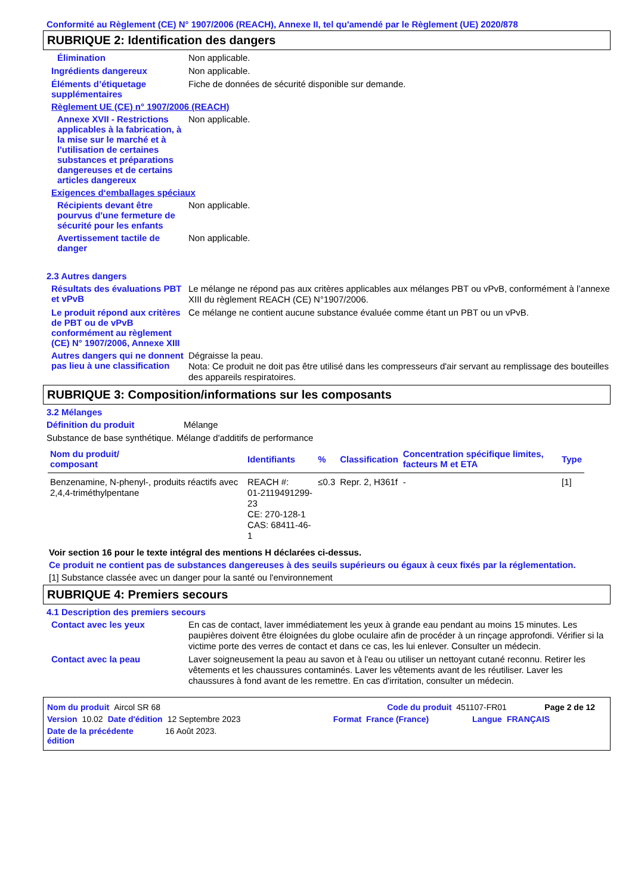Conformité au Règlement (CE) N° 1907/2006 (REACH), Annexe II, tel qu'amendé par le Règlement (UE) 2020/878
RUBRIQUE 2: Identification des dangers
Élimination
Non applicable.
Ingrédients dangereux
Non applicable.
Éléments d’étiquetage supplémentaires
Fiche de données de sécurité disponible sur demande.
Règlement UE (CE) n° 1907/2006 (REACH)
Annexe XVII - Restrictions applicables à la fabrication, à la mise sur le marché et à l'utilisation de certaines substances et préparations dangereuses et de certains articles dangereux
Non applicable.
Exigences d‘emballages spéciaux
Récipients devant être pourvus d'une fermeture de sécurité pour les enfants
Non applicable.
Avertissement tactile de danger
Non applicable.
2.3 Autres dangers
Résultats des évaluations PBT et vPvB
Le mélange ne répond pas aux critères applicables aux mélanges PBT ou vPvB, conformément à l’annexe XIII du règlement REACH (CE) N°1907/2006.
Le produit répond aux critères de PBT ou de vPvB conformément au règlement (CE) N° 1907/2006, Annexe XIII
Ce mélange ne contient aucune substance évaluée comme étant un PBT ou un vPvB.
Autres dangers qui ne donnent pas lieu à une classification
Dégraisse la peau.
Nota: Ce produit ne doit pas être utilisé dans les compresseurs d'air servant au remplissage des bouteilles des appareils respiratoires.
RUBRIQUE 3: Composition/informations sur les composants
3.2 Mélanges
Définition du produit
Mélange
Substance de base synthétique. Mélange d'additifs de performance
| Nom du produit/ composant | Identifiants | % | Classification | Concentration spécifique limites, facteurs M et ETA | Type |
| --- | --- | --- | --- | --- | --- |
| Benzenamine, N-phenyl-, produits réactifs avec 2,4,4-triméthylpentane | REACH #: 01-2119491299-23 CE: 270-128-1 CAS: 68411-46-1 | ≤0.3 | Repr. 2, H361f | - | [1] |
Voir section 16 pour le texte intégral des mentions H déclarées ci-dessus.
Ce produit ne contient pas de substances dangereuses à des seuils supérieurs ou égaux à ceux fixés par la réglementation.
[1] Substance classée avec un danger pour la santé ou l'environnement
RUBRIQUE 4: Premiers secours
4.1 Description des premiers secours
Contact avec les yeux
En cas de contact, laver immédiatement les yeux à grande eau pendant au moins 15 minutes. Les paupières doivent être éloignées du globe oculaire afin de procéder à un rinçage approfondi. Vérifier si la victime porte des verres de contact et dans ce cas, les lui enlever. Consulter un médecin.
Contact avec la peau
Laver soigneusement la peau au savon et à l'eau ou utiliser un nettoyant cutané reconnu. Retirer les vêtements et les chaussures contaminés. Laver les vêtements avant de les réutiliser. Laver les chaussures à fond avant de les remettre. En cas d'irritation, consulter un médecin.
Nom du produit Aircol SR 68 Code du produit 451107-FR01 Page 2 de 12
Version 10.02 Date d'édition 12 Septembre 2023 Format France (France) Langue FRANÇAIS
Date de la précédente édition 16 Août 2023.